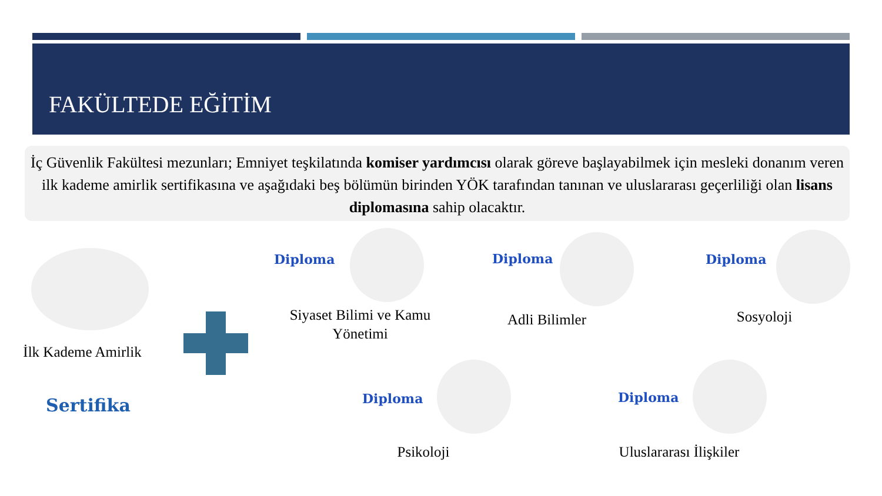FAKÜLTEDE EĞİTİM
İç Güvenlik Fakültesi mezunları; Emniyet teşkilatında komiser yardımcısı olarak göreve başlayabilmek için mesleki donanım veren ilk kademe amirlik sertifikasına ve aşağıdaki beş bölümün birinden YÖK tarafından tanınan ve uluslararası geçerliliği olan lisans diplomasına sahip olacaktır.
İlk Kademe Amirlik
Sertifika
Diploma
Siyaset Bilimi ve Kamu Yönetimi
Diploma
Adli Bilimler
Diploma
Sosyoloji
Diploma
Psikoloji
Diploma
Uluslararası İlişkiler